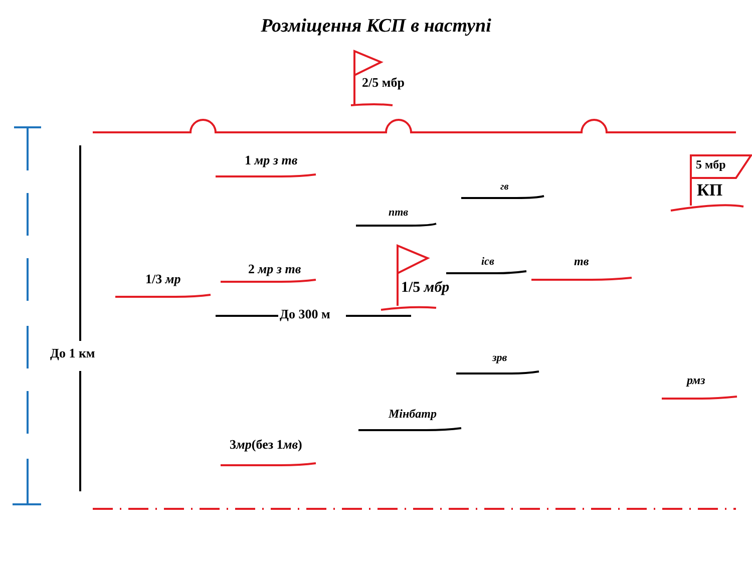Розміщення КСП в наступі
2/5 мбр
1 мр з тв 5 мбр
КП
гв
птв
ісв тв
2 мр з тв
1/3 мр 1/5 мбр
До 300 м
До 1 км зрв
рмз
Мінбатр
3мр(без 1мв)